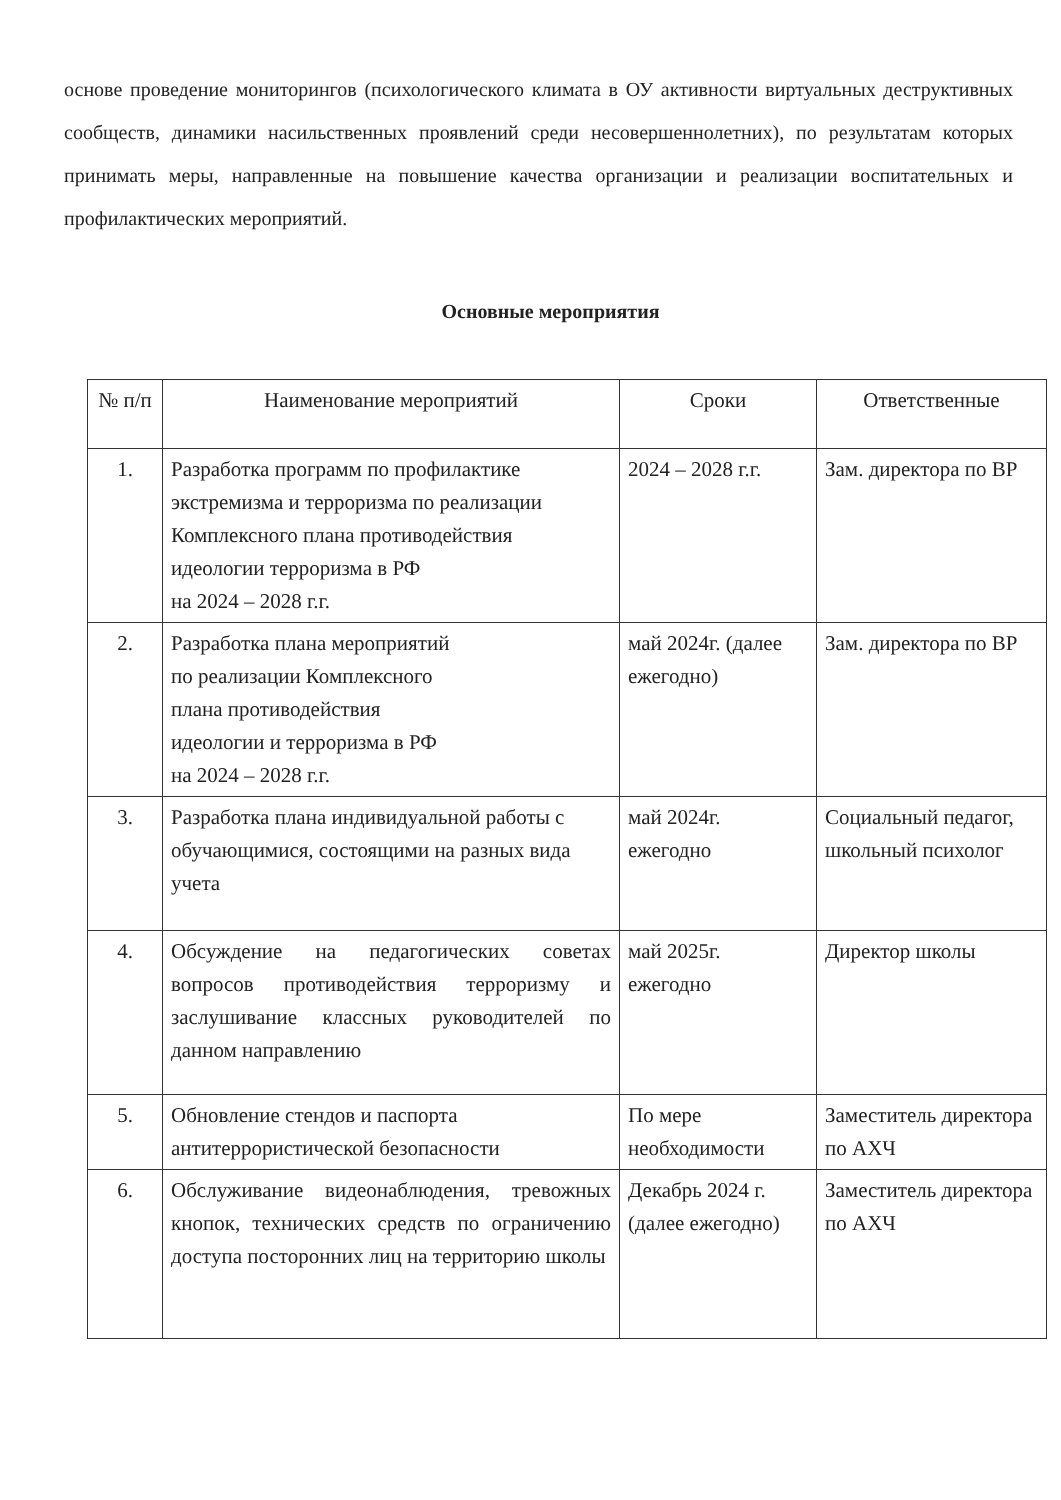основе проведение мониторингов (психологического климата в ОУ активности виртуальных деструктивных сообществ, динамики насильственных проявлений среди несовершеннолетних), по результатам которых принимать меры, направленные на повышение качества организации и реализации воспитательных и профилактических мероприятий.
Основные мероприятия
| № п/п | Наименование мероприятий | Сроки | Ответственные |
| --- | --- | --- | --- |
| 1. | Разработка программ по профилактике экстремизма и терроризма по реализации Комплексного плана противодействия идеологии терроризма в РФ на 2024 – 2028 г.г. | 2024 – 2028 г.г. | Зам. директора по ВР |
| 2. | Разработка плана мероприятий по реализации Комплексного плана противодействия идеологии и терроризма в РФ на 2024 – 2028 г.г. | май 2024г. (далее ежегодно) | Зам. директора по ВР |
| 3. | Разработка плана индивидуальной работы с обучающимися, состоящими на разных вида учета | май 2024г. ежегодно | Социальный педагог, школьный психолог |
| 4. | Обсуждение на педагогических советах вопросов противодействия терроризму и заслушивание классных руководителей по данном направлению | май 2025г. ежегодно | Директор школы |
| 5. | Обновление стендов и паспорта антитеррористической безопасности | По мере необходимости | Заместитель директора по АХЧ |
| 6. | Обслуживание видеонаблюдения, тревожных кнопок, технических средств по ограничению доступа посторонних лиц на территорию школы | Декабрь 2024 г. (далее ежегодно) | Заместитель директора по АХЧ |